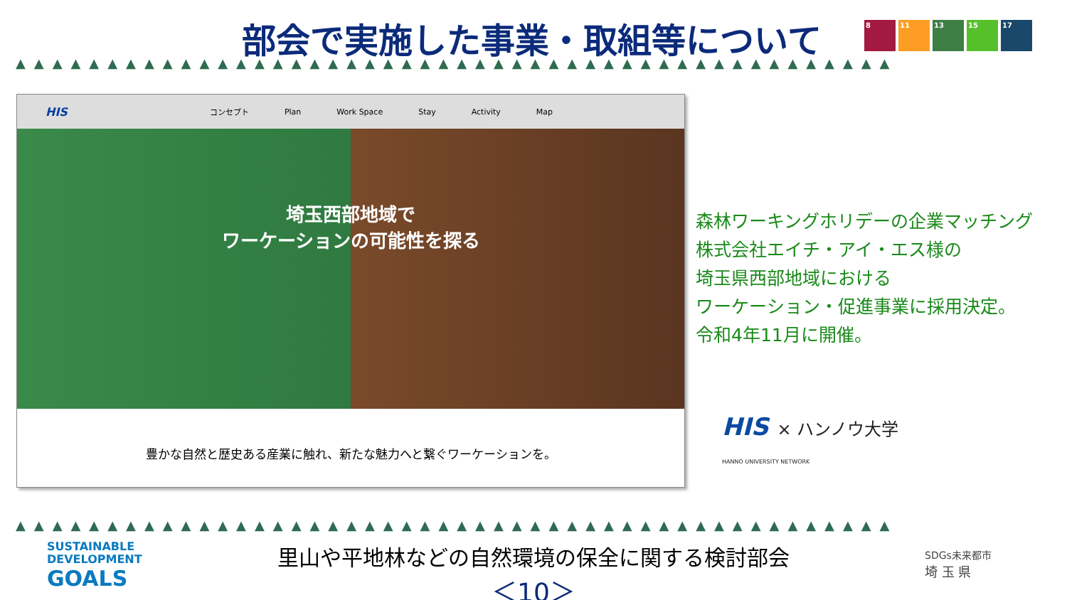部会で実施した事業・取組等について
8 11 13 15 17
▲▲▲▲▲▲▲▲▲▲▲▲▲▲▲▲▲▲▲▲▲▲▲▲▲▲▲▲▲▲▲▲▲▲▲▲▲▲▲▲▲▲▲▲▲▲▲▲
HIS コンセプト Plan Work Space Stay Activity Map
埼玉西部地域で
ワーケーションの可能性を探る
豊かな自然と歴史ある産業に触れ、新たな魅力へと繋ぐワーケーションを。
森林ワーキングホリデーの企業マッチング
株式会社エイチ・アイ・エス様の
埼玉県西部地域における
ワーケーション・促進事業に採用決定。
令和4年11月に開催。
HIS × ハンノウ大学
HANNO UNIVERSITY NETWORK
▲▲▲▲▲▲▲▲▲▲▲▲▲▲▲▲▲▲▲▲▲▲▲▲▲▲▲▲▲▲▲▲▲▲▲▲▲▲▲▲▲▲▲▲▲▲▲▲
SUSTAINABLE
DEVELOPMENT
GOALS
里山や平地林などの自然環境の保全に関する検討部会
＜10＞
SDGs未来都市
埼 玉 県